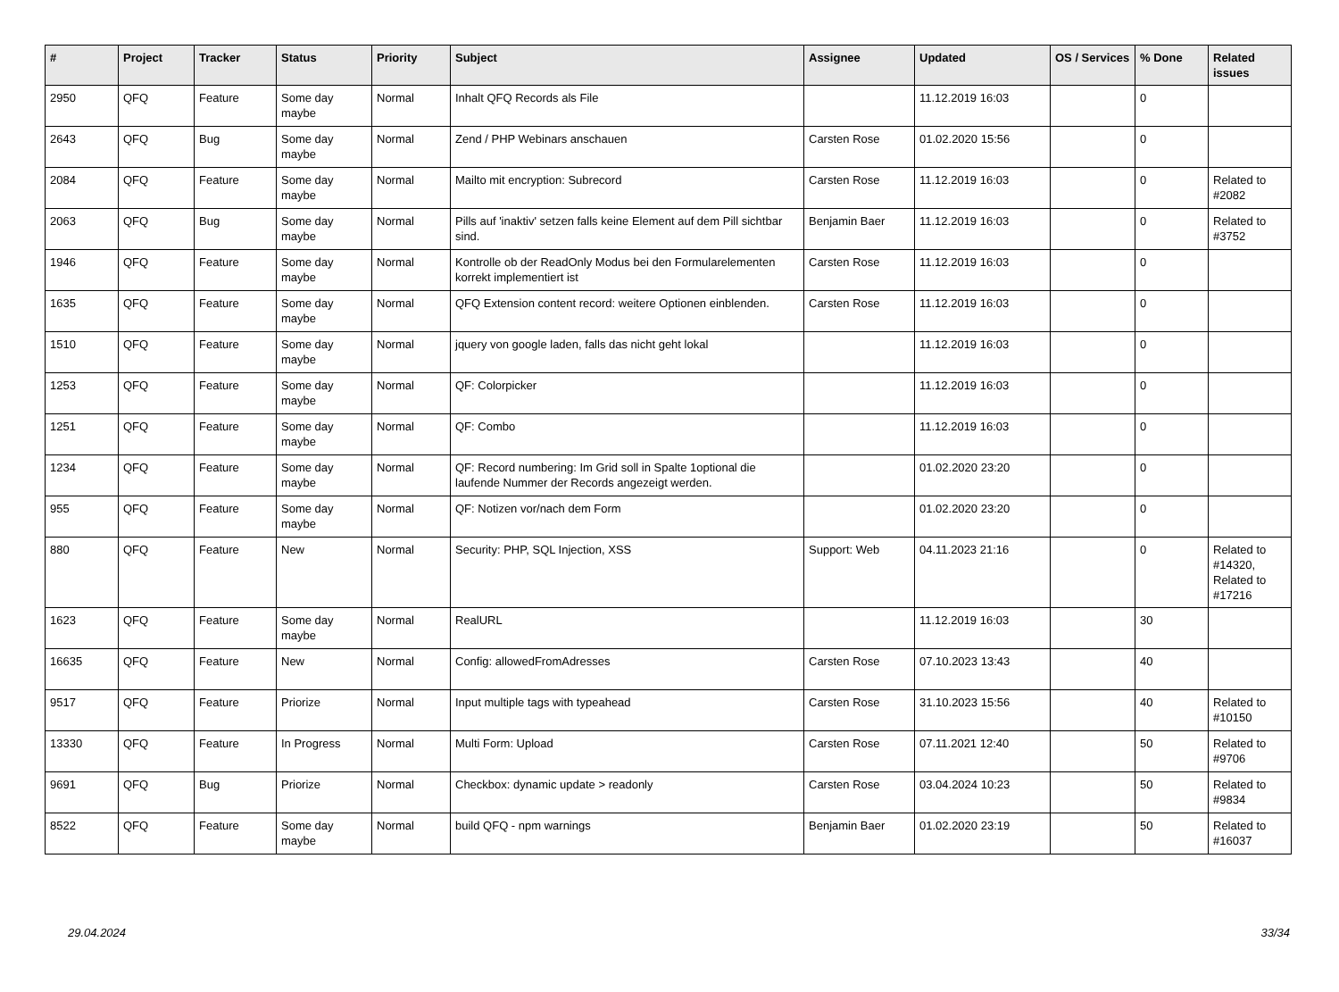| # | Project | Tracker | Status | Priority | Subject | Assignee | Updated | OS / Services | % Done | Related issues |
| --- | --- | --- | --- | --- | --- | --- | --- | --- | --- | --- |
| 2950 | QFQ | Feature | Some day maybe | Normal | Inhalt QFQ Records als File | | 11.12.2019 16:03 | | 0 | |
| 2643 | QFQ | Bug | Some day maybe | Normal | Zend / PHP Webinars anschauen | Carsten Rose | 01.02.2020 15:56 | | 0 | |
| 2084 | QFQ | Feature | Some day maybe | Normal | Mailto mit encryption: Subrecord | Carsten Rose | 11.12.2019 16:03 | | 0 | Related to #2082 |
| 2063 | QFQ | Bug | Some day maybe | Normal | Pills auf 'inaktiv' setzen falls keine Element auf dem Pill sichtbar sind. | Benjamin Baer | 11.12.2019 16:03 | | 0 | Related to #3752 |
| 1946 | QFQ | Feature | Some day maybe | Normal | Kontrolle ob der ReadOnly Modus bei den Formularelementen korrekt implementiert ist | Carsten Rose | 11.12.2019 16:03 | | 0 | |
| 1635 | QFQ | Feature | Some day maybe | Normal | QFQ Extension content record: weitere Optionen einblenden. | Carsten Rose | 11.12.2019 16:03 | | 0 | |
| 1510 | QFQ | Feature | Some day maybe | Normal | jquery von google laden, falls das nicht geht lokal | | 11.12.2019 16:03 | | 0 | |
| 1253 | QFQ | Feature | Some day maybe | Normal | QF: Colorpicker | | 11.12.2019 16:03 | | 0 | |
| 1251 | QFQ | Feature | Some day maybe | Normal | QF: Combo | | 11.12.2019 16:03 | | 0 | |
| 1234 | QFQ | Feature | Some day maybe | Normal | QF: Record numbering: Im Grid soll in Spalte 1optional die laufende Nummer der Records angezeigt werden. | | 01.02.2020 23:20 | | 0 | |
| 955 | QFQ | Feature | Some day maybe | Normal | QF: Notizen vor/nach dem Form | | 01.02.2020 23:20 | | 0 | |
| 880 | QFQ | Feature | New | Normal | Security: PHP, SQL Injection, XSS | Support: Web | 04.11.2023 21:16 | | 0 | Related to #14320, Related to #17216 |
| 1623 | QFQ | Feature | Some day maybe | Normal | RealURL | | 11.12.2019 16:03 | | 30 | |
| 16635 | QFQ | Feature | New | Normal | Config: allowedFromAdresses | Carsten Rose | 07.10.2023 13:43 | | 40 | |
| 9517 | QFQ | Feature | Priorize | Normal | Input multiple tags with typeahead | Carsten Rose | 31.10.2023 15:56 | | 40 | Related to #10150 |
| 13330 | QFQ | Feature | In Progress | Normal | Multi Form: Upload | Carsten Rose | 07.11.2021 12:40 | | 50 | Related to #9706 |
| 9691 | QFQ | Bug | Priorize | Normal | Checkbox: dynamic update > readonly | Carsten Rose | 03.04.2024 10:23 | | 50 | Related to #9834 |
| 8522 | QFQ | Feature | Some day maybe | Normal | build QFQ - npm warnings | Benjamin Baer | 01.02.2020 23:19 | | 50 | Related to #16037 |
29.04.2024 33/34